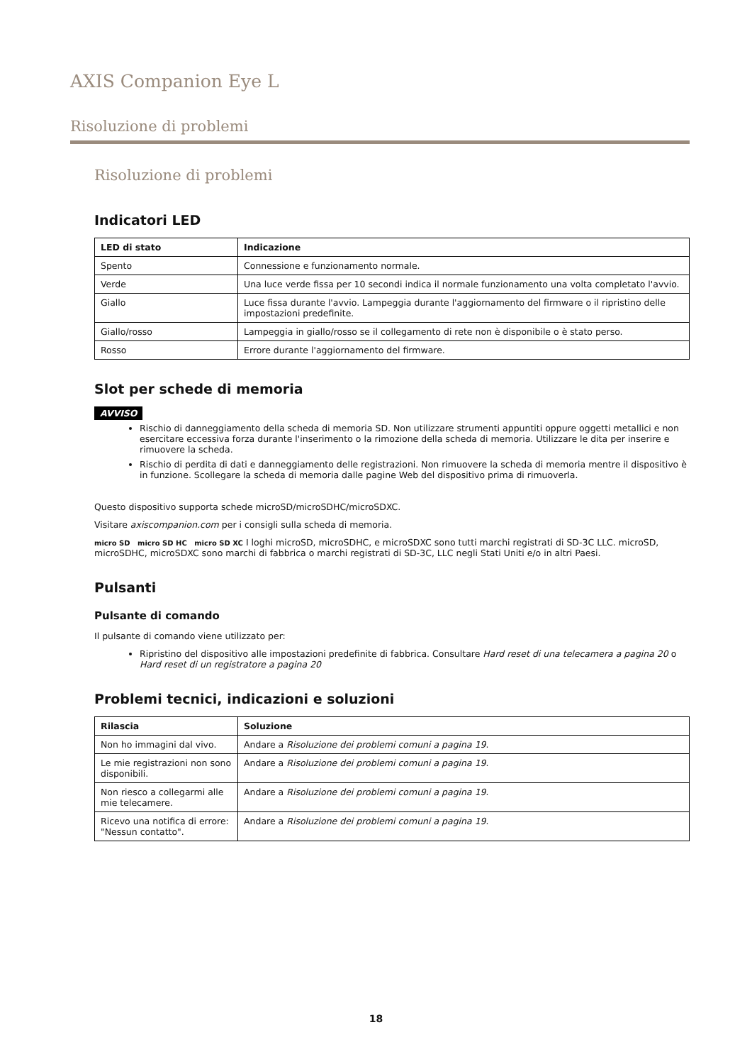AXIS Companion Eye L
Risoluzione di problemi
Risoluzione di problemi
Indicatori LED
| LED di stato | Indicazione |
| --- | --- |
| Spento | Connessione e funzionamento normale. |
| Verde | Una luce verde fissa per 10 secondi indica il normale funzionamento una volta completato l'avvio. |
| Giallo | Luce fissa durante l'avvio. Lampeggia durante l'aggiornamento del firmware o il ripristino delle impostazioni predefinite. |
| Giallo/rosso | Lampeggia in giallo/rosso se il collegamento di rete non è disponibile o è stato perso. |
| Rosso | Errore durante l'aggiornamento del firmware. |
Slot per schede di memoria
AVVISO
Rischio di danneggiamento della scheda di memoria SD. Non utilizzare strumenti appuntiti oppure oggetti metallici e non esercitare eccessiva forza durante l'inserimento o la rimozione della scheda di memoria. Utilizzare le dita per inserire e rimuovere la scheda.
Rischio di perdita di dati e danneggiamento delle registrazioni. Non rimuovere la scheda di memoria mentre il dispositivo è in funzione. Scollegare la scheda di memoria dalle pagine Web del dispositivo prima di rimuoverla.
Questo dispositivo supporta schede microSD/microSDHC/microSDXC.
Visitare axiscompanion.com per i consigli sulla scheda di memoria.
micro SD micro SD HC micro SD XC I loghi microSD, microSDHC, e microSDXC sono tutti marchi registrati di SD-3C LLC. microSD, microSDHC, microSDXC sono marchi di fabbrica o marchi registrati di SD-3C, LLC negli Stati Uniti e/o in altri Paesi.
Pulsanti
Pulsante di comando
Il pulsante di comando viene utilizzato per:
Ripristino del dispositivo alle impostazioni predefinite di fabbrica. Consultare Hard reset di una telecamera a pagina 20 o Hard reset di un registratore a pagina 20
Problemi tecnici, indicazioni e soluzioni
| Rilascia | Soluzione |
| --- | --- |
| Non ho immagini dal vivo. | Andare a Risoluzione dei problemi comuni a pagina 19 . |
| Le mie registrazioni non sono disponibili. | Andare a Risoluzione dei problemi comuni a pagina 19 . |
| Non riesco a collegarmi alle mie telecamere. | Andare a Risoluzione dei problemi comuni a pagina 19 . |
| Ricevo una notifica di errore: "Nessun contatto". | Andare a Risoluzione dei problemi comuni a pagina 19 . |
18